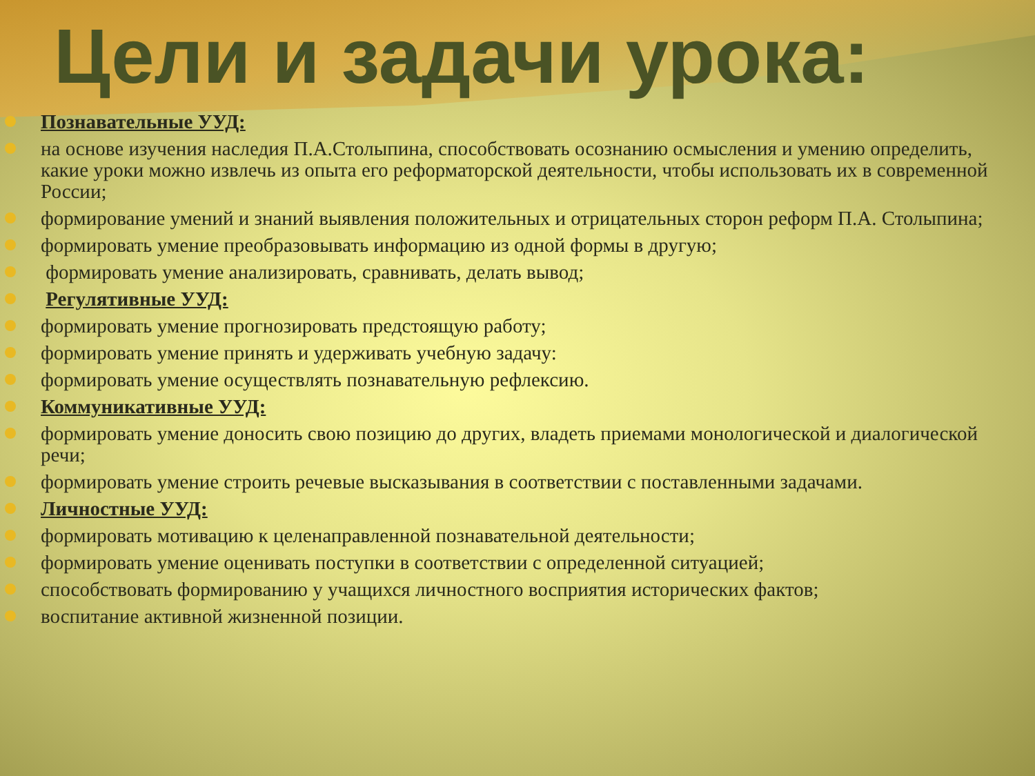Цели и задачи урока:
Познавательные УУД:
на основе изучения наследия П.А.Столыпина, способствовать осознанию осмысления и умению определить, какие уроки можно извлечь из опыта его реформаторской деятельности, чтобы использовать их в современной России;
формирование умений и знаний выявления положительных и отрицательных сторон реформ П.А. Столыпина;
формировать умение преобразовывать информацию из одной формы в другую;
формировать умение анализировать, сравнивать, делать вывод;
Регулятивные УУД:
формировать умение прогнозировать предстоящую работу;
формировать умение принять и удерживать учебную задачу:
формировать умение осуществлять познавательную рефлексию.
Коммуникативные УУД:
формировать умение доносить свою позицию до других, владеть приемами монологической и диалогической речи;
формировать умение строить речевые высказывания в соответствии с поставленными задачами.
Личностные УУД:
формировать мотивацию к целенаправленной познавательной деятельности;
формировать умение оценивать поступки в соответствии с определенной ситуацией;
способствовать формированию у учащихся личностного восприятия исторических фактов;
воспитание активной жизненной позиции.